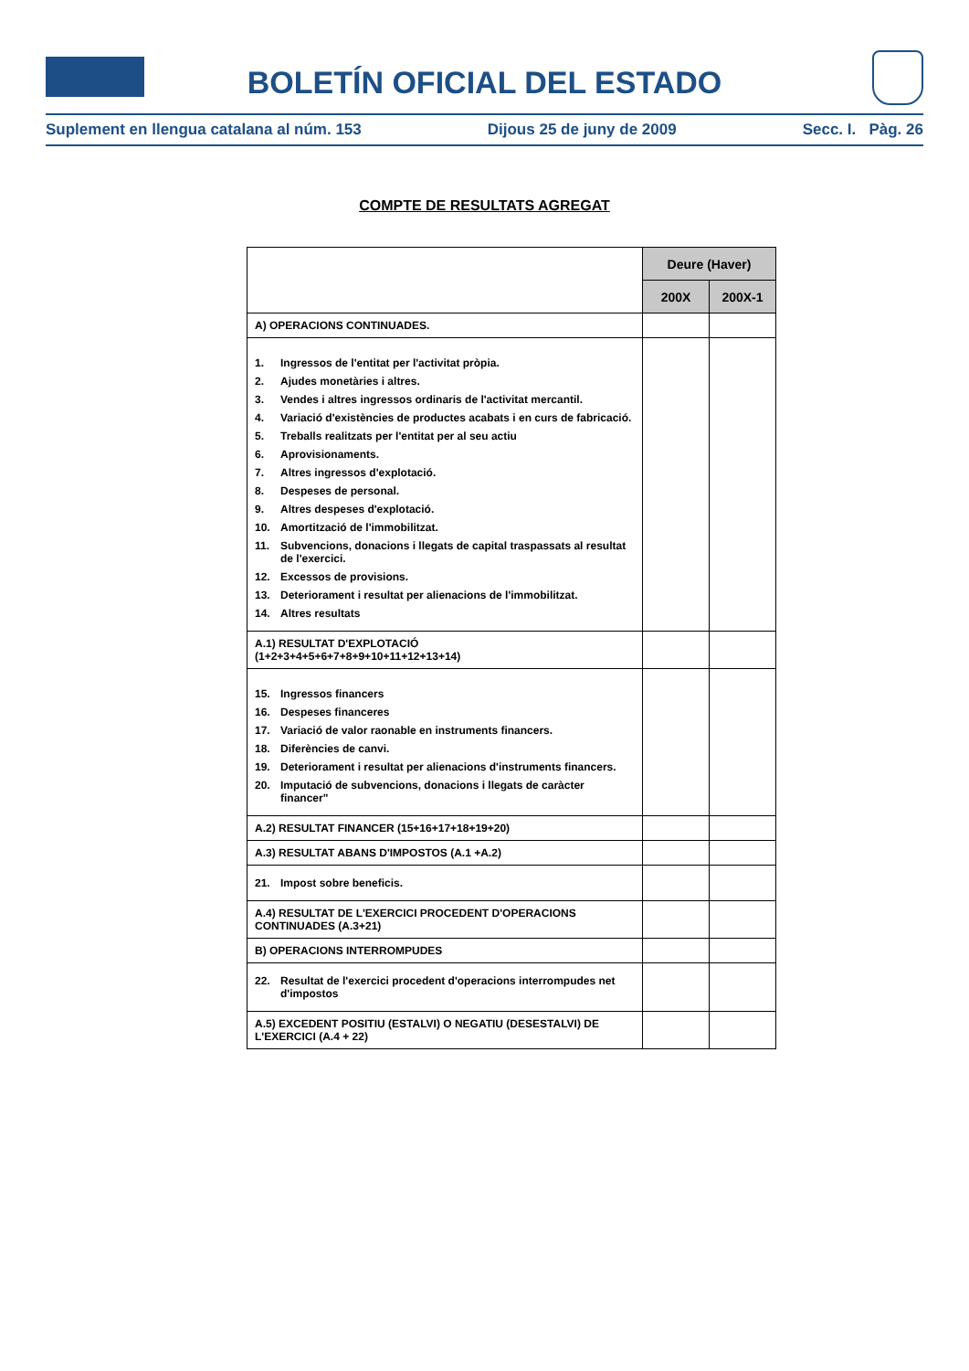BOLETÍN OFICIAL DEL ESTADO
Suplement en llengua catalana al núm. 153 Dijous 25 de juny de 2009 Secc. I. Pàg. 26
COMPTE DE RESULTATS AGREGAT
| | Deure (Haver) | |
| | 200X | 200X-1 |
| A) OPERACIONS CONTINUADES. | | |
| 1. Ingressos de l'entitat per l'activitat pròpia. 2. Ajudes monetàries i altres. 3. Vendes i altres ingressos ordinaris de l'activitat mercantil. 4. Variació d'existències de productes acabats i en curs de fabricació. 5. Treballs realitzats per l'entitat per al seu actiu 6. Aprovisionaments. 7. Altres ingressos d'explotació. 8. Despeses de personal. 9. Altres despeses d'explotació. 10. Amortització de l'immobilitzat. 11. Subvencions, donacions i llegats de capital traspassats al resultat de l'exercici. 12. Excessos de provisions. 13. Deteriorament i resultat per alienacions de l'immobilitzat. 14. Altres resultats | | |
| A.1) RESULTAT D'EXPLOTACIÓ (1+2+3+4+5+6+7+8+9+10+11+12+13+14) | | |
| 15. Ingressos financers 16. Despeses financeres 17. Variació de valor raonable en instruments financers. 18. Diferències de canvi. 19. Deteriorament i resultat per alienacions d'instruments financers. 20. Imputació de subvencions, donacions i llegats de caràcter financer" | | |
| A.2) RESULTAT FINANCER (15+16+17+18+19+20) | | |
| A.3) RESULTAT ABANS D'IMPOSTOS (A.1 +A.2) | | |
| 21. Impost sobre beneficis. | | |
| A.4) RESULTAT DE L'EXERCICI PROCEDENT D'OPERACIONS CONTINUADES (A.3+21) | | |
| B) OPERACIONS INTERROMPUDES | | |
| 22. Resultat de l'exercici procedent d'operacions interrompudes net d'impostos | | |
| A.5) EXCEDENT POSITIU (ESTALVI) O NEGATIU (DESESTALVI) DE L'EXERCICI (A.4 + 22) | | |